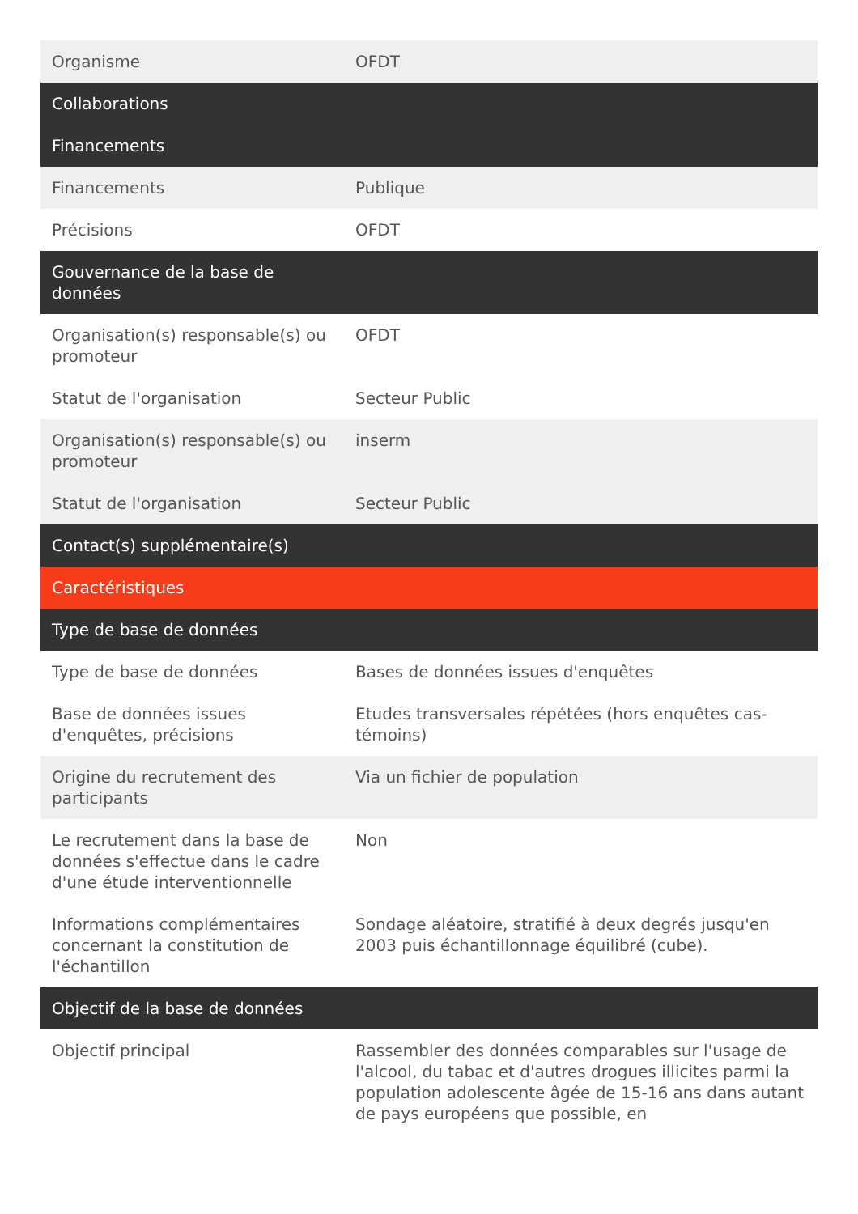| Organisme | OFDT |
| Collaborations | |
| Financements | |
| Financements | Publique |
| Précisions | OFDT |
| Gouvernance de la base de données | |
| Organisation(s) responsable(s) ou promoteur | OFDT |
| Statut de l'organisation | Secteur Public |
| Organisation(s) responsable(s) ou promoteur | inserm |
| Statut de l'organisation | Secteur Public |
| Contact(s) supplémentaire(s) | |
| Caractéristiques | |
| Type de base de données | |
| Type de base de données | Bases de données issues d'enquêtes |
| Base de données issues d'enquêtes, précisions | Etudes transversales répétées (hors enquêtes cas-témoins) |
| Origine du recrutement des participants | Via un fichier de population |
| Le recrutement dans la base de données s'effectue dans le cadre d'une étude interventionnelle | Non |
| Informations complémentaires concernant la constitution de l'échantillon | Sondage aléatoire, stratifié à deux degrés jusqu'en 2003 puis échantillonnage équilibré (cube). |
| Objectif de la base de données | |
| Objectif principal | Rassembler des données comparables sur l'usage de l'alcool, du tabac et d'autres drogues illicites parmi la population adolescente âgée de 15-16 ans dans autant de pays européens que possible, en |